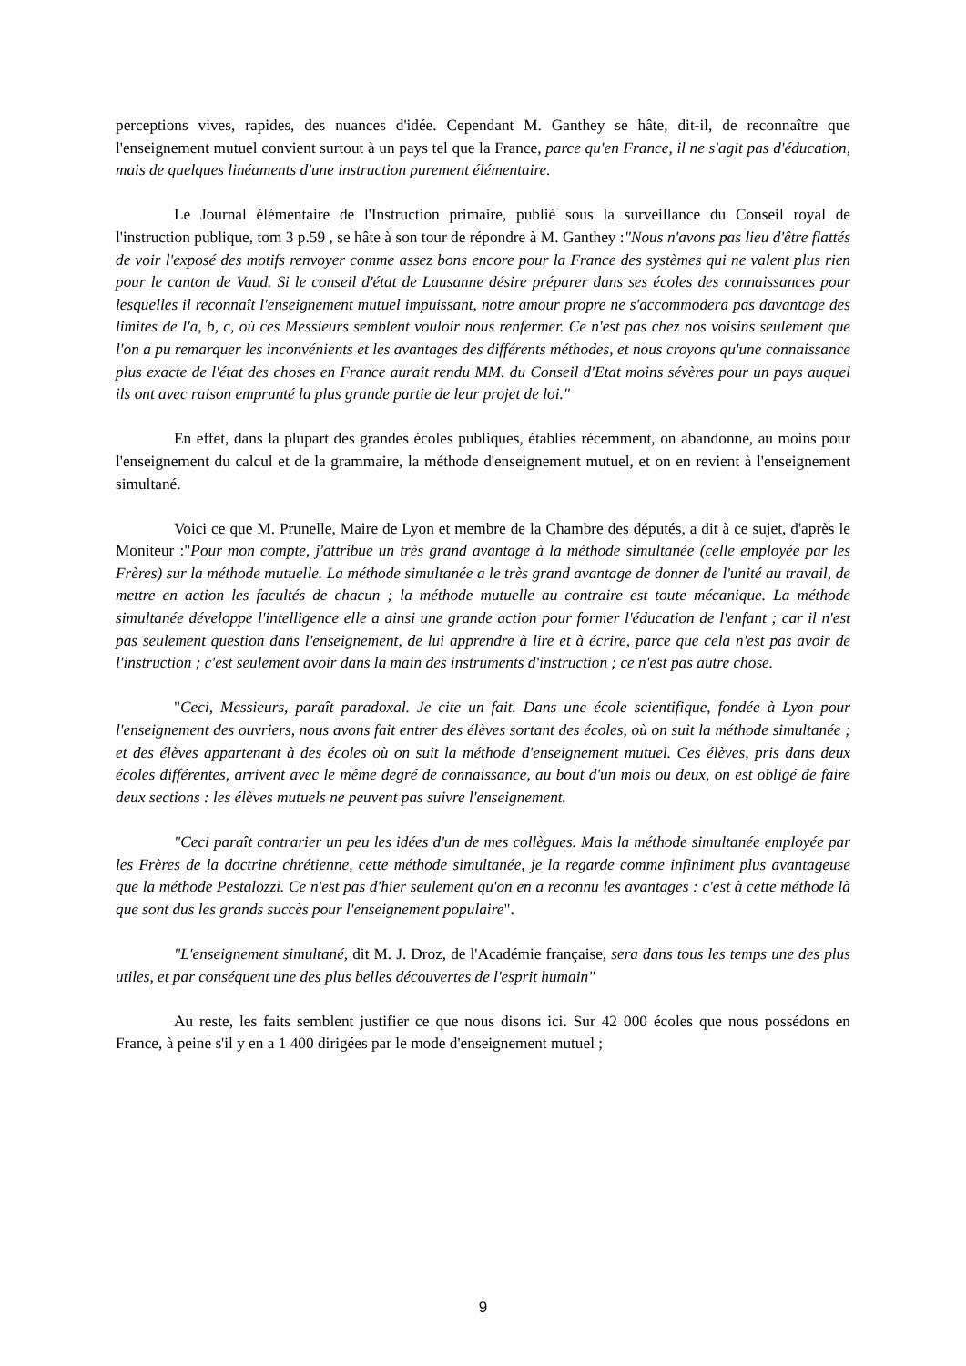perceptions vives, rapides, des nuances d'idée. Cependant M. Ganthey se hâte, dit-il, de reconnaître que l'enseignement mutuel convient surtout à un pays tel que la France, parce qu'en France, il ne s'agit pas d'éducation, mais de quelques linéaments d'une instruction purement élémentaire.
Le Journal élémentaire de l'Instruction primaire, publié sous la surveillance du Conseil royal de l'instruction publique, tom 3 p.59 , se hâte à son tour de répondre à M. Ganthey :"Nous n'avons pas lieu d'être flattés de voir l'exposé des motifs renvoyer comme assez bons encore pour la France des systèmes qui ne valent plus rien pour le canton de Vaud. Si le conseil d'état de Lausanne désire préparer dans ses écoles des connaissances pour lesquelles il reconnaît l'enseignement mutuel impuissant, notre amour propre ne s'accommodera pas davantage des limites de l'a, b, c, où ces Messieurs semblent vouloir nous renfermer. Ce n'est pas chez nos voisins seulement que l'on a pu remarquer les inconvénients et les avantages des différents méthodes, et nous croyons qu'une connaissance plus exacte de l'état des choses en France aurait rendu MM. du Conseil d'Etat moins sévères pour un pays auquel ils ont avec raison emprunté la plus grande partie de leur projet de loi."
En effet, dans la plupart des grandes écoles publiques, établies récemment, on abandonne, au moins pour l'enseignement du calcul et de la grammaire, la méthode d'enseignement mutuel, et on en revient à l'enseignement simultané.
Voici ce que M. Prunelle, Maire de Lyon et membre de la Chambre des députés, a dit à ce sujet, d'après le Moniteur :"Pour mon compte, j'attribue un très grand avantage à la méthode simultanée (celle employée par les Frères) sur la méthode mutuelle. La méthode simultanée a le très grand avantage de donner de l'unité au travail, de mettre en action les facultés de chacun ; la méthode mutuelle au contraire est toute mécanique. La méthode simultanée développe l'intelligence elle a ainsi une grande action pour former l'éducation de l'enfant ; car il n'est pas seulement question dans l'enseignement, de lui apprendre à lire et à écrire, parce que cela n'est pas avoir de l'instruction ; c'est seulement avoir dans la main des instruments d'instruction ; ce n'est pas autre chose.
"Ceci, Messieurs, paraît paradoxal. Je cite un fait. Dans une école scientifique, fondée à Lyon pour l'enseignement des ouvriers, nous avons fait entrer des élèves sortant des écoles, où on suit la méthode simultanée ; et des élèves appartenant à des écoles où on suit la méthode d'enseignement mutuel. Ces élèves, pris dans deux écoles différentes, arrivent avec le même degré de connaissance, au bout d'un mois ou deux, on est obligé de faire deux sections : les élèves mutuels ne peuvent pas suivre l'enseignement.
"Ceci paraît contrarier un peu les idées d'un de mes collègues. Mais la méthode simultanée employée par les Frères de la doctrine chrétienne, cette méthode simultanée, je la regarde comme infiniment plus avantageuse que la méthode Pestalozzi. Ce n'est pas d'hier seulement qu'on en a reconnu les avantages : c'est à cette méthode là que sont dus les grands succès pour l'enseignement populaire".
"L'enseignement simultané, dit M. J. Droz, de l'Académie française, sera dans tous les temps une des plus utiles, et par conséquent une des plus belles découvertes de l'esprit humain"
Au reste, les faits semblent justifier ce que nous disons ici. Sur 42 000 écoles que nous possédons en France, à peine s'il y en a 1 400 dirigées par le mode d'enseignement mutuel ;
9